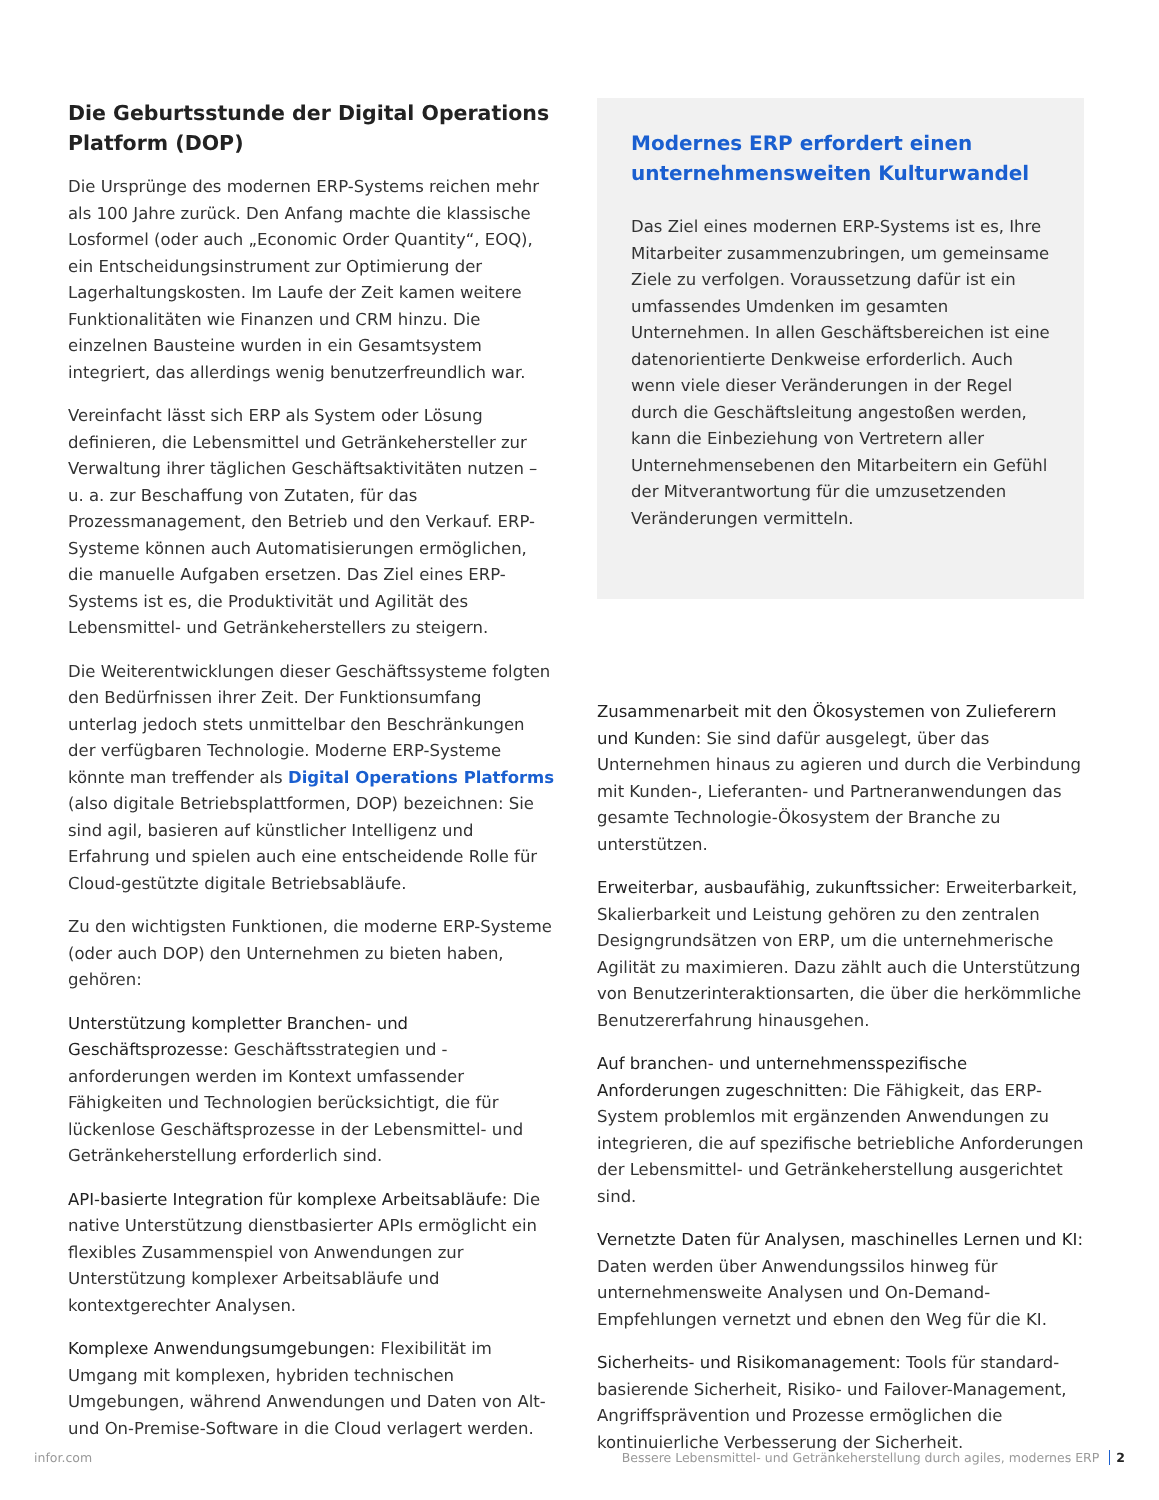Die Geburtsstunde der Digital Operations Platform (DOP)
Die Ursprünge des modernen ERP-Systems reichen mehr als 100 Jahre zurück. Den Anfang machte die klassische Losformel (oder auch „Economic Order Quantity“, EOQ), ein Entscheidungsinstrument zur Optimierung der Lagerhaltungskosten. Im Laufe der Zeit kamen weitere Funktionalitäten wie Finanzen und CRM hinzu. Die einzelnen Bausteine wurden in ein Gesamtsystem integriert, das allerdings wenig benutzerfreundlich war.
Vereinfacht lässt sich ERP als System oder Lösung definieren, die Lebensmittel und Getränkehersteller zur Verwaltung ihrer täglichen Geschäftsaktivitäten nutzen – u. a. zur Beschaffung von Zutaten, für das Prozessmanagement, den Betrieb und den Verkauf. ERP-Systeme können auch Automatisierungen ermöglichen, die manuelle Aufgaben ersetzen. Das Ziel eines ERP-Systems ist es, die Produktivität und Agilität des Lebensmittel- und Getränkeherstellers zu steigern.
Die Weiterentwicklungen dieser Geschäftssysteme folgten den Bedürfnissen ihrer Zeit. Der Funktionsumfang unterlag jedoch stets unmittelbar den Beschränkungen der verfügbaren Technologie. Moderne ERP-Systeme könnte man treffender als Digital Operations Platforms (also digitale Betriebsplatt­formen, DOP) bezeichnen: Sie sind agil, basieren auf künstlicher Intelligenz und Erfahrung und spielen auch eine entscheidende Rolle für Cloud-gestützte digitale Betriebsabläufe.
Zu den wichtigsten Funktionen, die moderne ERP-Systeme (oder auch DOP) den Unternehmen zu bieten haben, gehören:
Unterstützung kompletter Branchen- und Geschäftsprozesse: Geschäftsstrategien und -anforderungen werden im Kontext umfassender Fähigkeiten und Technologien berücksichtigt, die für lückenlose Geschäftsprozesse in der Lebensmittel- und Getränkeherstellung erforderlich sind.
API-basierte Integration für komplexe Arbeitsabläufe: Die native Unterstützung dienstbasierter APIs ermöglicht ein flexibles Zusammenspiel von Anwendungen zur Unterstützung komplexer Arbeitsabläufe und kontextgerechter Analysen.
Komplexe Anwendungsumgebungen: Flexibilität im Umgang mit komplexen, hybriden technischen Umgebungen, während Anwendungen und Daten von Alt- und On-Premise-Software in die Cloud verlagert werden.
Modernes ERP erfordert einen unternehmensweiten Kulturwandel
Das Ziel eines modernen ERP-Systems ist es, Ihre Mitarbeiter zusammenzubringen, um gemeinsame Ziele zu verfolgen. Voraussetzung dafür ist ein umfassendes Umdenken im gesamten Unternehmen. In allen Geschäftsbereichen ist eine datenorientierte Denkweise erforderlich. Auch wenn viele dieser Veränderungen in der Regel durch die Geschäftsleitung angestoßen werden, kann die Einbeziehung von Vertretern aller Unternehmensebenen den Mitarbeitern ein Gefühl der Mitverantwortung für die umzusetzenden Veränderungen vermitteln.
Zusammenarbeit mit den Ökosystemen von Zulieferern und Kunden: Sie sind dafür ausgelegt, über das Unternehmen hinaus zu agieren und durch die Verbindung mit Kunden-, Lieferanten- und Partneranwendungen das gesamte Technologie-Ökosystem der Branche zu unterstützen.
Erweiterbar, ausbaufähig, zukunftssicher: Erweiterbarkeit, Skalierbarkeit und Leistung gehören zu den zentralen Designgrundsätzen von ERP, um die unternehmerische Agilität zu maximieren. Dazu zählt auch die Unterstützung von Benutzerinteraktionsarten, die über die herkömmliche Benutzererfahrung hinausgehen.
Auf branchen- und unternehmensspezifische Anforderungen zugeschnitten: Die Fähigkeit, das ERP-System problemlos mit ergänzenden Anwendungen zu integrieren, die auf spezifische betriebliche Anforderungen der Lebensmittel- und Getränkeherstellung ausgerichtet sind.
Vernetzte Daten für Analysen, maschinelles Lernen und KI: Daten werden über Anwendungssilos hinweg für unternehmensweite Analysen und On-Demand-Empfehlungen vernetzt und ebnen den Weg für die KI.
Sicherheits- und Risikomanagement: Tools für standard­basierende Sicherheit, Risiko- und Failover-Management, Angriffsprävention und Prozesse ermöglichen die kontinuierliche Verbesserung der Sicherheit.
infor.com Bessere Lebensmittel- und Getränkeherstellung durch agiles, modernes ERP 2